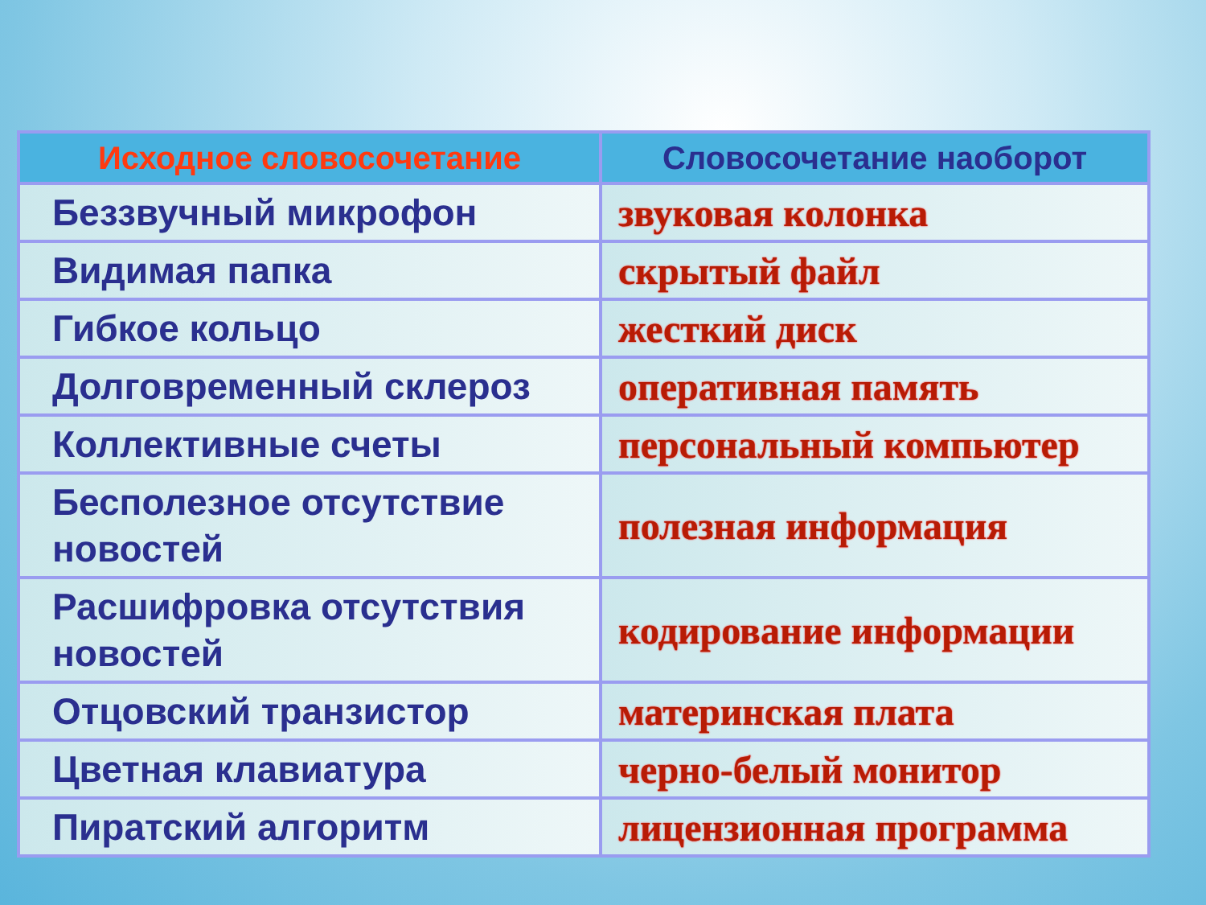| Исходное словосочетание | Словосочетание наоборот |
| --- | --- |
| Беззвучный микрофон | звуковая колонка |
| Видимая папка | скрытый файл |
| Гибкое кольцо | жесткий диск |
| Долговременный склероз | оперативная память |
| Коллективные счеты | персональный компьютер |
| Бесполезное отсутствие новостей | полезная информация |
| Расшифровка отсутствия новостей | кодирование информации |
| Отцовский транзистор | материнская плата |
| Цветная клавиатура | черно-белый монитор |
| Пиратский алгоритм | лицензионная программа |